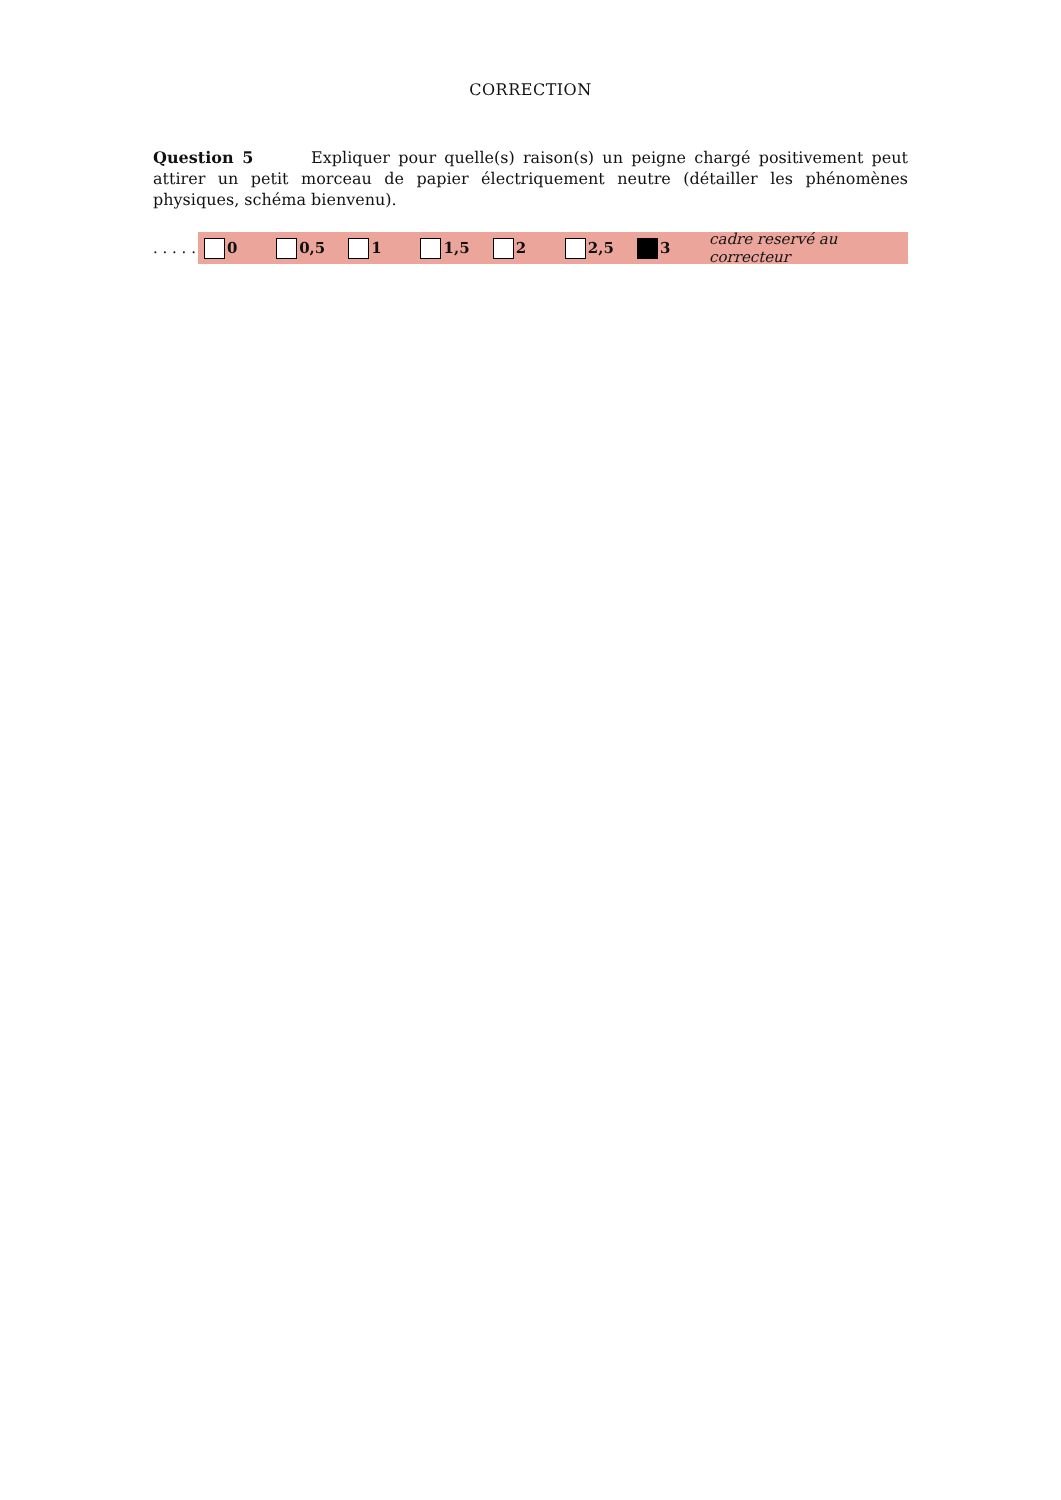CORRECTION
Question 5 Expliquer pour quelle(s) raison(s) un peigne chargé positivement peut attirer un petit morceau de papier électriquement neutre (détailler les phénomènes physiques, schéma bienvenu).
. . . . .
0 0,5 1 1,5 2 2,5 3 cadre reservé au correcteur